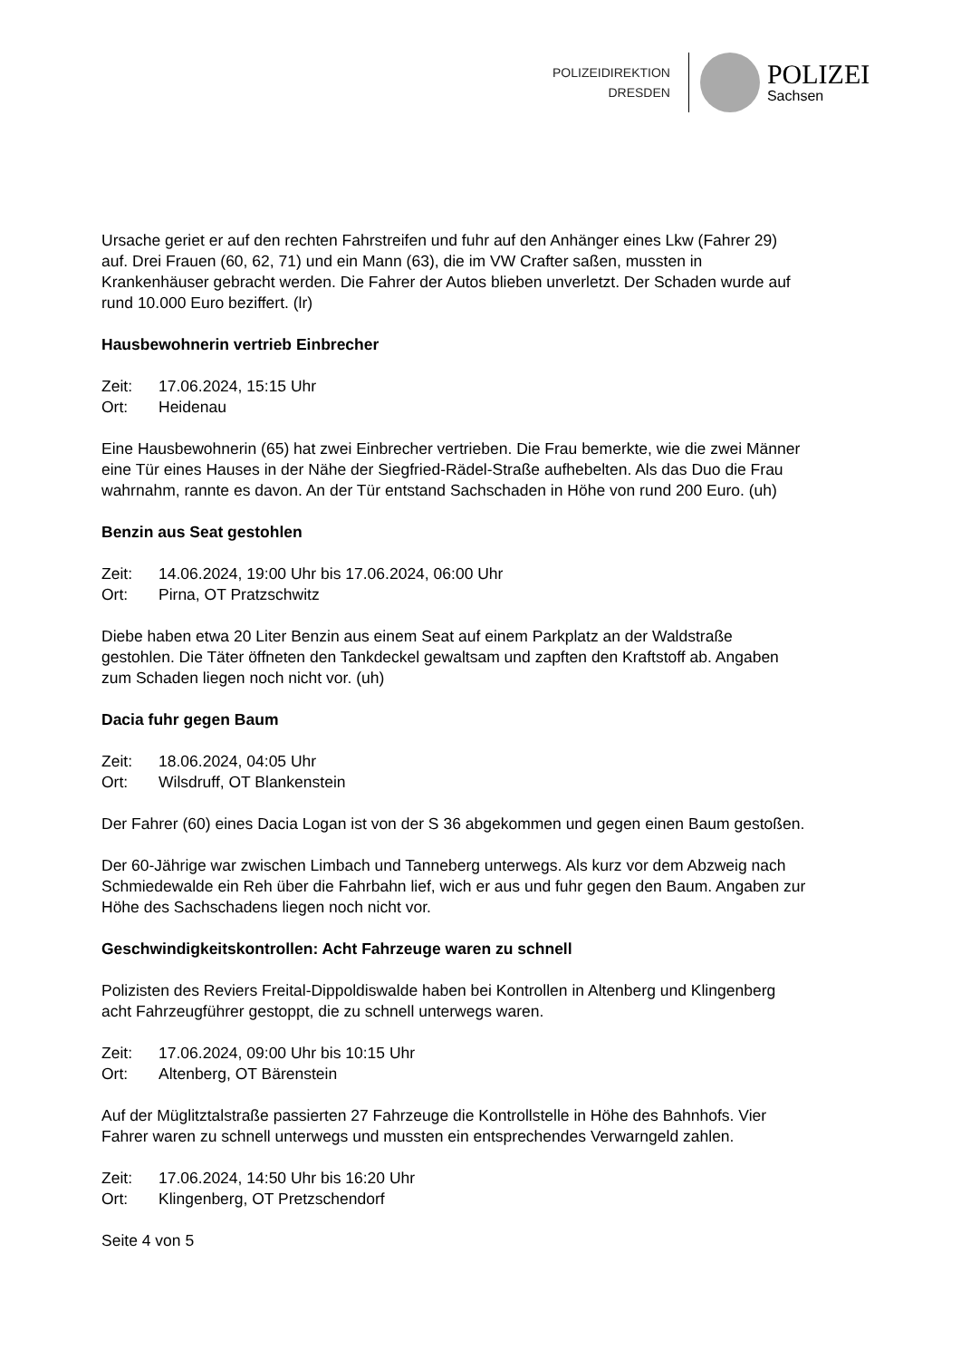POLIZEIDIREKTION
DRESDEN
POLIZEI
Sachsen
Ursache geriet er auf den rechten Fahrstreifen und fuhr auf den Anhänger eines Lkw (Fahrer 29) auf. Drei Frauen (60, 62, 71) und ein Mann (63), die im VW Crafter saßen, mussten in Krankenhäuser gebracht werden. Die Fahrer der Autos blieben unverletzt. Der Schaden wurde auf rund 10.000 Euro beziffert. (lr)
Hausbewohnerin vertrieb Einbrecher
Zeit: 17.06.2024, 15:15 Uhr
Ort: Heidenau
Eine Hausbewohnerin (65) hat zwei Einbrecher vertrieben. Die Frau bemerkte, wie die zwei Männer eine Tür eines Hauses in der Nähe der Siegfried-Rädel-Straße aufhebelten. Als das Duo die Frau wahrnahm, rannte es davon. An der Tür entstand Sachschaden in Höhe von rund 200 Euro. (uh)
Benzin aus Seat gestohlen
Zeit: 14.06.2024, 19:00 Uhr bis 17.06.2024, 06:00 Uhr
Ort: Pirna, OT Pratzschwitz
Diebe haben etwa 20 Liter Benzin aus einem Seat auf einem Parkplatz an der Waldstraße gestohlen. Die Täter öffneten den Tankdeckel gewaltsam und zapften den Kraftstoff ab. Angaben zum Schaden liegen noch nicht vor. (uh)
Dacia fuhr gegen Baum
Zeit: 18.06.2024, 04:05 Uhr
Ort: Wilsdruff, OT Blankenstein
Der Fahrer (60) eines Dacia Logan ist von der S 36 abgekommen und gegen einen Baum gestoßen.
Der 60-Jährige war zwischen Limbach und Tanneberg unterwegs. Als kurz vor dem Abzweig nach Schmiedewalde ein Reh über die Fahrbahn lief, wich er aus und fuhr gegen den Baum. Angaben zur Höhe des Sachschadens liegen noch nicht vor.
Geschwindigkeitskontrollen: Acht Fahrzeuge waren zu schnell
Polizisten des Reviers Freital-Dippoldiswalde haben bei Kontrollen in Altenberg und Klingenberg acht Fahrzeugführer gestoppt, die zu schnell unterwegs waren.
Zeit: 17.06.2024, 09:00 Uhr bis 10:15 Uhr
Ort: Altenberg, OT Bärenstein
Auf der Müglitztalstraße passierten 27 Fahrzeuge die Kontrollstelle in Höhe des Bahnhofs. Vier Fahrer waren zu schnell unterwegs und mussten ein entsprechendes Verwarngeld zahlen.
Zeit: 17.06.2024, 14:50 Uhr bis 16:20 Uhr
Ort: Klingenberg, OT Pretzschendorf
Seite 4 von 5